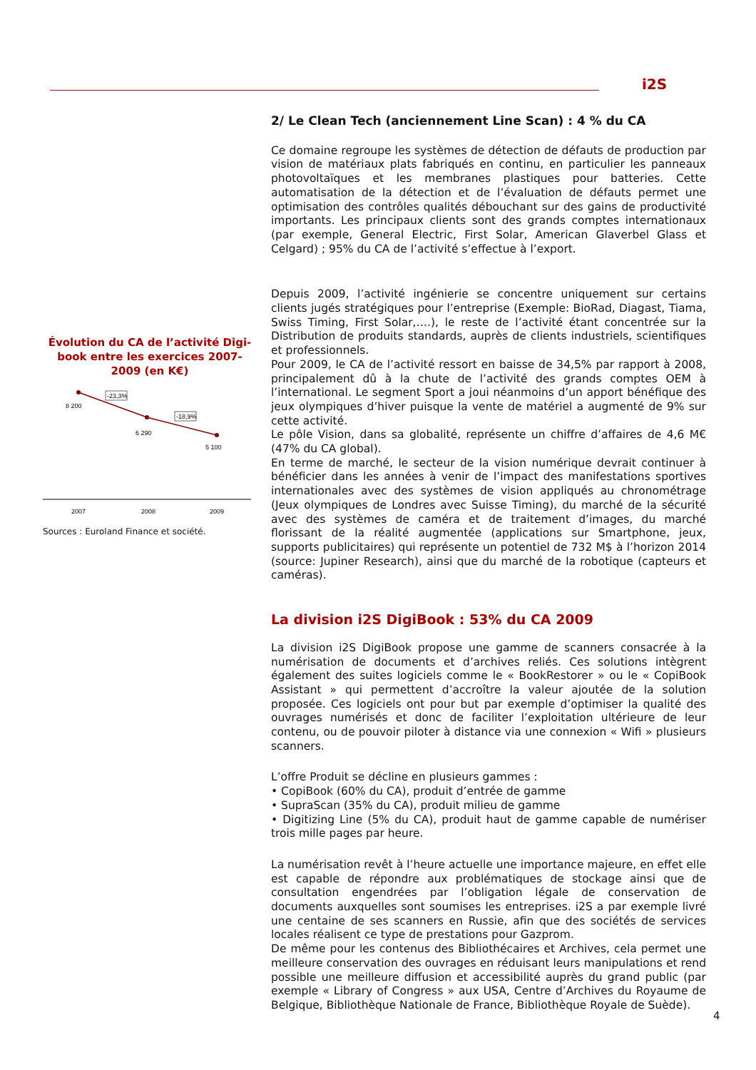i2S
Évolution du CA de l’activité Digi-book entre les exercices 2007-2009 (en K€)
8 200
6 290
5 100
-23,3%
-18,9%
2007
2008
2009
Sources : Euroland Finance et société.
2/ Le Clean Tech (anciennement Line Scan) : 4 % du CA
Ce domaine regroupe les systèmes de détection de défauts de production par vision de matériaux plats fabriqués en continu, en particulier les panneaux photovoltaïques et les membranes plastiques pour batteries. Cette automatisation de la détection et de l’évaluation de défauts permet une optimisation des contrôles qualités débouchant sur des gains de productivité importants. Les principaux clients sont des grands comptes internationaux (par exemple, General Electric, First Solar, American Glaverbel Glass et Celgard) ; 95% du CA de l’activité s’effectue à l’export.
Depuis 2009, l’activité ingénierie se concentre uniquement sur certains clients jugés stratégiques pour l’entreprise (Exemple: BioRad, Diagast, Tiama, Swiss Timing, First Solar,….), le reste de l’activité étant concentrée sur la Distribution de produits standards, auprès de clients industriels, scientifiques et professionnels.
Pour 2009, le CA de l’activité ressort en baisse de 34,5% par rapport à 2008, principalement dû à la chute de l’activité des grands comptes OEM à l’international. Le segment Sport a joui néanmoins d’un apport bénéfique des jeux olympiques d’hiver puisque la vente de matériel a augmenté de 9% sur cette activité.
Le pôle Vision, dans sa globalité, représente un chiffre d’affaires de 4,6 M€ (47% du CA global).
En terme de marché, le secteur de la vision numérique devrait continuer à bénéficier dans les années à venir de l’impact des manifestations sportives internationales avec des systèmes de vision appliqués au chronométrage (Jeux olympiques de Londres avec Suisse Timing), du marché de la sécurité avec des systèmes de caméra et de traitement d’images, du marché florissant de la réalité augmentée (applications sur Smartphone, jeux, supports publicitaires) qui représente un potentiel de 732 M$ à l’horizon 2014 (source: Jupiner Research), ainsi que du marché de la robotique (capteurs et caméras).
La division i2S DigiBook : 53% du CA 2009
La division i2S DigiBook propose une gamme de scanners consacrée à la numérisation de documents et d’archives reliés. Ces solutions intègrent également des suites logiciels comme le « BookRestorer » ou le « CopiBook Assistant » qui permettent d’accroître la valeur ajoutée de la solution proposée. Ces logiciels ont pour but par exemple d’optimiser la qualité des ouvrages numérisés et donc de faciliter l’exploitation ultérieure de leur contenu, ou de pouvoir piloter à distance via une connexion « Wifi » plusieurs scanners.
L’offre Produit se décline en plusieurs gammes :
• CopiBook (60% du CA), produit d’entrée de gamme
• SupraScan (35% du CA), produit milieu de gamme
• Digitizing Line (5% du CA), produit haut de gamme capable de numériser trois mille pages par heure.
La numérisation revêt à l’heure actuelle une importance majeure, en effet elle est capable de répondre aux problématiques de stockage ainsi que de consultation engendrées par l’obligation légale de conservation de documents auxquelles sont soumises les entreprises. i2S a par exemple livré une centaine de ses scanners en Russie, afin que des sociétés de services locales réalisent ce type de prestations pour Gazprom.
De même pour les contenus des Bibliothécaires et Archives, cela permet une meilleure conservation des ouvrages en réduisant leurs manipulations et rend possible une meilleure diffusion et accessibilité auprès du grand public (par exemple « Library of Congress » aux USA, Centre d’Archives du Royaume de Belgique, Bibliothèque Nationale de France, Bibliothèque Royale de Suède).
4